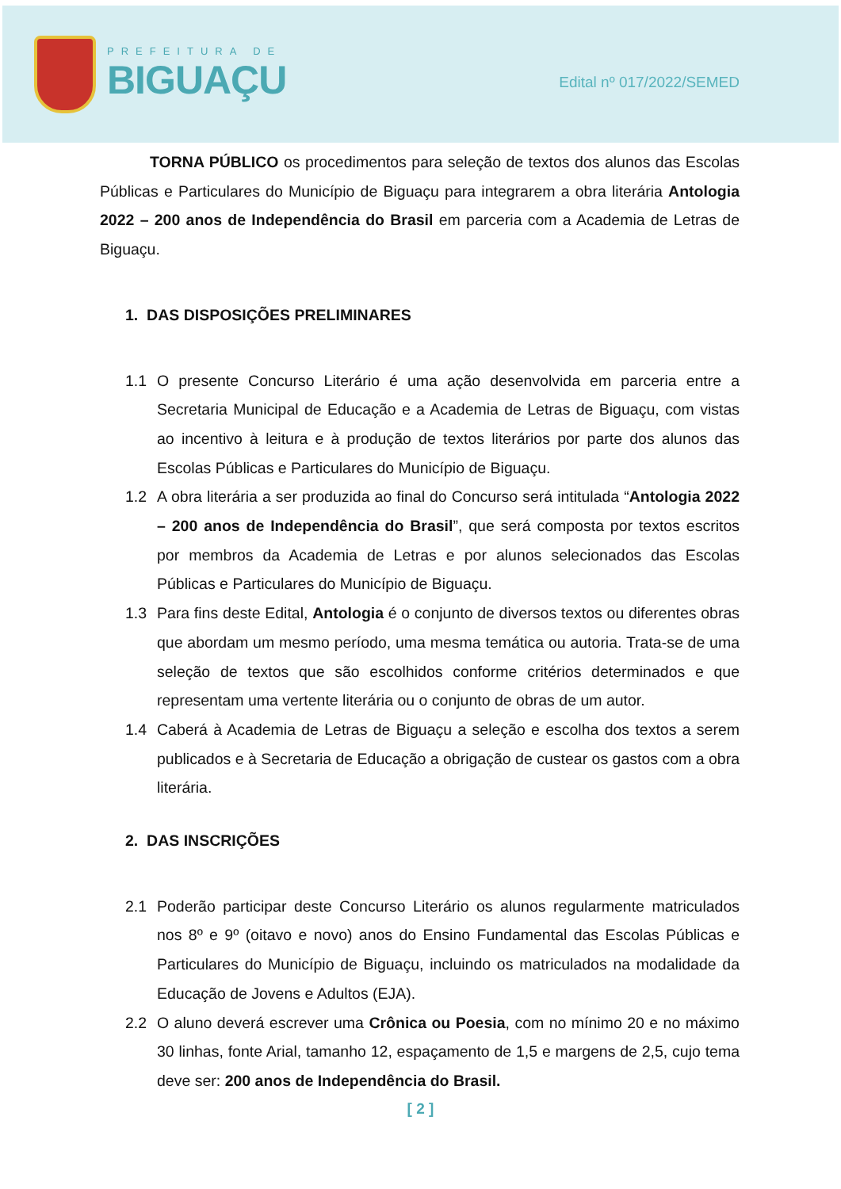PREFEITURA DE
BIGUAÇU
Edital nº 017/2022/SEMED
TORNA PÚBLICO os procedimentos para seleção de textos dos alunos das Escolas Públicas e Particulares do Município de Biguaçu para integrarem a obra literária Antologia 2022 – 200 anos de Independência do Brasil em parceria com a Academia de Letras de Biguaçu.
1. DAS DISPOSIÇÕES PRELIMINARES
1.1 O presente Concurso Literário é uma ação desenvolvida em parceria entre a Secretaria Municipal de Educação e a Academia de Letras de Biguaçu, com vistas ao incentivo à leitura e à produção de textos literários por parte dos alunos das Escolas Públicas e Particulares do Município de Biguaçu.
1.2 A obra literária a ser produzida ao final do Concurso será intitulada “Antologia 2022 – 200 anos de Independência do Brasil”, que será composta por textos escritos por membros da Academia de Letras e por alunos selecionados das Escolas Públicas e Particulares do Município de Biguaçu.
1.3 Para fins deste Edital, Antologia é o conjunto de diversos textos ou diferentes obras que abordam um mesmo período, uma mesma temática ou autoria. Trata-se de uma seleção de textos que são escolhidos conforme critérios determinados e que representam uma vertente literária ou o conjunto de obras de um autor.
1.4 Caberá à Academia de Letras de Biguaçu a seleção e escolha dos textos a serem publicados e à Secretaria de Educação a obrigação de custear os gastos com a obra literária.
2. DAS INSCRIÇÕES
2.1 Poderão participar deste Concurso Literário os alunos regularmente matriculados nos 8º e 9º (oitavo e novo) anos do Ensino Fundamental das Escolas Públicas e Particulares do Município de Biguaçu, incluindo os matriculados na modalidade da Educação de Jovens e Adultos (EJA).
2.2 O aluno deverá escrever uma Crônica ou Poesia, com no mínimo 20 e no máximo 30 linhas, fonte Arial, tamanho 12, espaçamento de 1,5 e margens de 2,5, cujo tema deve ser: 200 anos de Independência do Brasil.
[ 2 ]